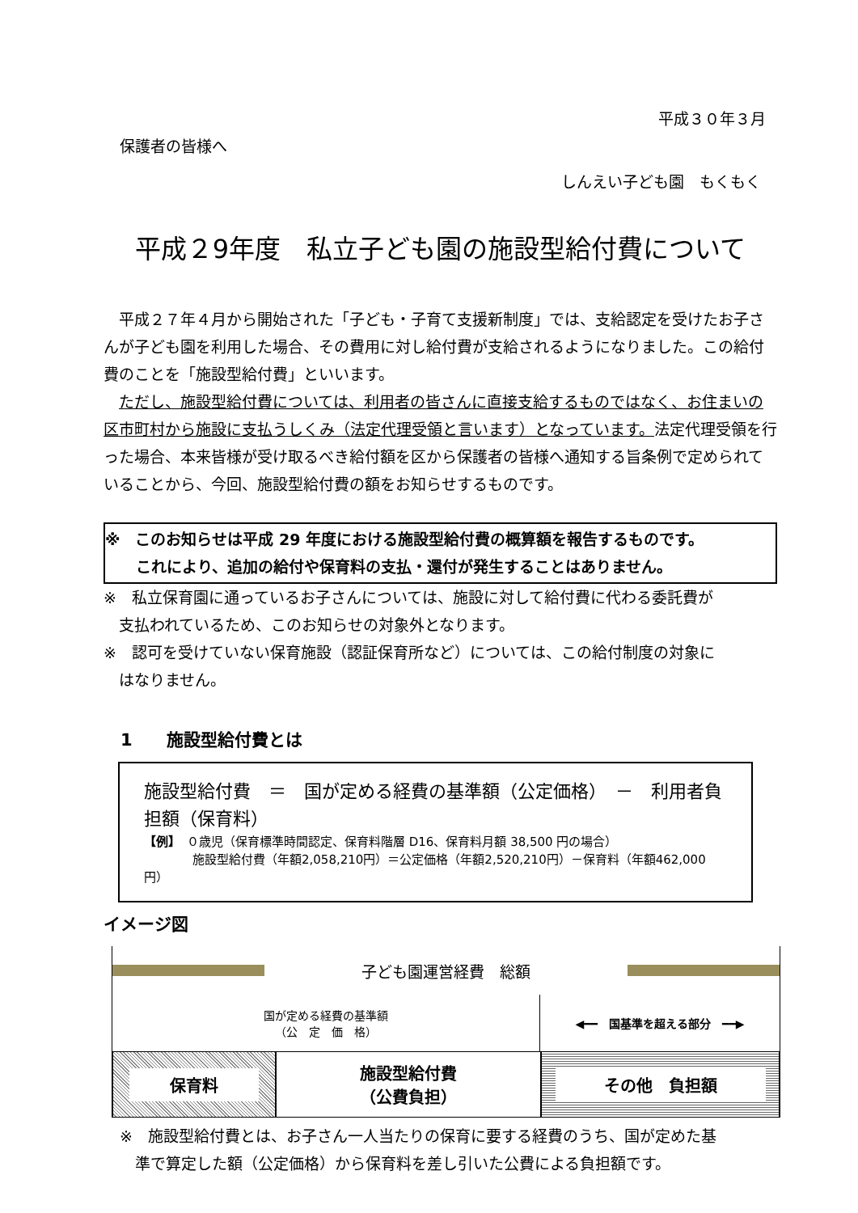平成３０年３月
保護者の皆様へ
しんえい子ども園　もくもく
平成２9年度　私立子ども園の施設型給付費について
　平成２７年４月から開始された「子ども・子育て支援新制度」では、支給認定を受けたお子さんが子ども園を利用した場合、その費用に対し給付費が支給されるようになりました。この給付費のことを「施設型給付費」といいます。
　ただし、施設型給付費については、利用者の皆さんに直接支給するものではなく、お住まいの区市町村から施設に支払うしくみ（法定代理受領と言います）となっています。法定代理受領を行った場合、本来皆様が受け取るべき給付額を区から保護者の皆様へ通知する旨条例で定められていることから、今回、施設型給付費の額をお知らせするものです。
※　このお知らせは平成 29 年度における施設型給付費の概算額を報告するものです。
　　これにより、追加の給付や保育料の支払・還付が発生することはありません。
※　私立保育園に通っているお子さんについては、施設に対して給付費に代わる委託費が
　支払われているため、このお知らせの対象外となります。
※　認可を受けていない保育施設（認証保育所など）については、この給付制度の対象に
　はなりません。
　1　　施設型給付費とは
施設型給付費　＝　国が定める経費の基準額（公定価格）　－　利用者負担額（保育料）
【例】　０歳児（保育標準時間認定、保育料階層 D16、保育料月額 38,500 円の場合）
　　　　施設型給付費（年額2,058,210円）＝公定価格（年額2,520,210円）－保育料（年額462,000円）
イメージ図
子ども園運営経費　総額
国が定める経費の基準額
（公　定　価　格）
◀━━　国基準を超える部分　━━▶
保育料
施設型給付費
（公費負担）
その他　負担額
※　施設型給付費とは、お子さん一人当たりの保育に要する経費のうち、国が定めた基
　準で算定した額（公定価格）から保育料を差し引いた公費による負担額です。